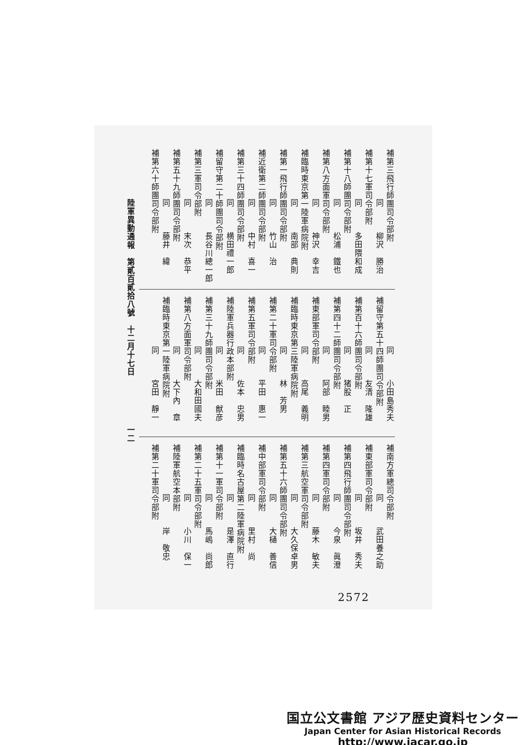補第三飛行師團司令部附
同柳沢　勝治
補第十七軍司令部附
同多田隈和成
補第十八師團司令部附
同松浦　鐵也
補第八方面軍司令部附
同神沢　幸吉
補臨時東京第一陸軍病院附
同南部　典則
補第一飛行師團司令部附
同竹山　治
補近衛第二師團司令部附
同中村　喜一
補第三十四師團司令部附
同横田禮一郎
補留守第二十師團司令部附
同長谷川總一郎
補第三軍司令部附
同末次　恭平
補第五十九師團司令部附
同藤井　緯
補第六十師團司令部附
同小田島秀夫
補留守第五十四師團司令部附
同友清　隆雄
補第百十六師團司令部附
同猪股　正
補第四十二師團司令部附
同阿部　睦男
補東部軍司令部附
同高尾　義明
補臨時東京第三陸軍病院附
同林　芳男
補第二十軍司令部附
同平田　惠一
補第五軍司令部附
同佐本　忠男
補陸軍兵器行政本部附
同米田　猷彦
補第三十九師團司令部附
同大和田國夫
補第八方面軍司令部附
同大下內　章
補臨時東京第一陸軍病院附
同宮田　靜一
補南方軍總司令部附
同武田養之助
補東部軍司令部附
同坂井　秀夫
補第四飛行師團司令部附
同今泉　眞澄
補第四軍司令部附
同藤木　敏夫
補第三航空軍司令部附
同大久保卓男
補第五十六師團司令部附
同大樋　善信
補中部軍司令部附
同里村　尚
補臨時名古屋第二陸軍病院附
同是澤　直行
補第十一軍司令部附
同馬嶋　尚郎
補第二十五軍司令部附
同小川　保一
補陸軍航空本部附
同岸　敬忠
補第二十軍司令部附
陸軍異動通報　第貳百貳拾八號　十二月十七日
一二
2572
国立公文書館 アジア歴史資料センター
Japan Center for Asian Historical Records
http://www.jacar.go.jp